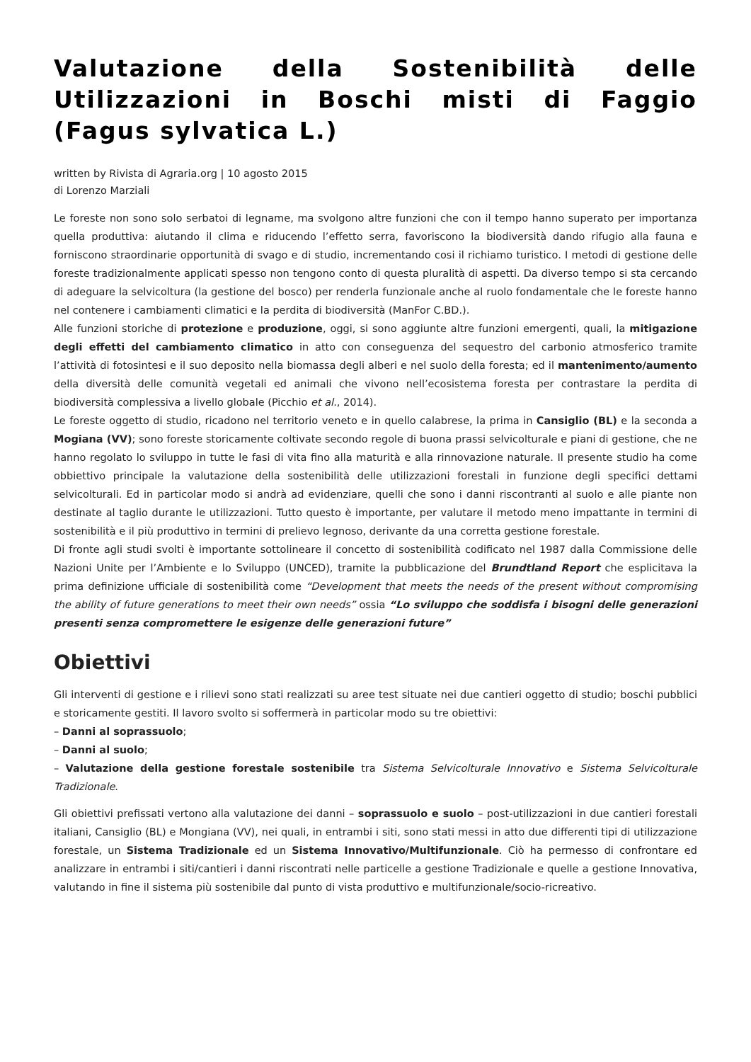Valutazione della Sostenibilità delle Utilizzazioni in Boschi misti di Faggio (Fagus sylvatica L.)
written by Rivista di Agraria.org | 10 agosto 2015
di Lorenzo Marziali
Le foreste non sono solo serbatoi di legname, ma svolgono altre funzioni che con il tempo hanno superato per importanza quella produttiva: aiutando il clima e riducendo l’effetto serra, favoriscono la biodiversità dando rifugio alla fauna e forniscono straordinarie opportunità di svago e di studio, incrementando cosi il richiamo turistico. I metodi di gestione delle foreste tradizionalmente applicati spesso non tengono conto di questa pluralità di aspetti. Da diverso tempo si sta cercando di adeguare la selvicoltura (la gestione del bosco) per renderla funzionale anche al ruolo fondamentale che le foreste hanno nel contenere i cambiamenti climatici e la perdita di biodiversità (ManFor C.BD.).
Alle funzioni storiche di protezione e produzione, oggi, si sono aggiunte altre funzioni emergenti, quali, la mitigazione degli effetti del cambiamento climatico in atto con conseguenza del sequestro del carbonio atmosferico tramite l’attività di fotosintesi e il suo deposito nella biomassa degli alberi e nel suolo della foresta; ed il mantenimento/aumento della diversità delle comunità vegetali ed animali che vivono nell’ecosistema foresta per contrastare la perdita di biodiversità complessiva a livello globale (Picchio et al., 2014).
Le foreste oggetto di studio, ricadono nel territorio veneto e in quello calabrese, la prima in Cansiglio (BL) e la seconda a Mogiana (VV); sono foreste storicamente coltivate secondo regole di buona prassi selvicolturale e piani di gestione, che ne hanno regolato lo sviluppo in tutte le fasi di vita fino alla maturità e alla rinnovazione naturale. Il presente studio ha come obbiettivo principale la valutazione della sostenibilità delle utilizzazioni forestali in funzione degli specifici dettami selvicolturali. Ed in particolar modo si andrà ad evidenziare, quelli che sono i danni riscontranti al suolo e alle piante non destinate al taglio durante le utilizzazioni. Tutto questo è importante, per valutare il metodo meno impattante in termini di sostenibilità e il più produttivo in termini di prelievo legnoso, derivante da una corretta gestione forestale.
Di fronte agli studi svolti è importante sottolineare il concetto di sostenibilità codificato nel 1987 dalla Commissione delle Nazioni Unite per l’Ambiente e lo Sviluppo (UNCED), tramite la pubblicazione del Brundtland Report che esplicitava la prima definizione ufficiale di sostenibilità come “Development that meets the needs of the present without compromising the ability of future generations to meet their own needs” ossia “Lo sviluppo che soddisfa i bisogni delle generazioni presenti senza compromettere le esigenze delle generazioni future”
Obiettivi
Gli interventi di gestione e i rilievi sono stati realizzati su aree test situate nei due cantieri oggetto di studio; boschi pubblici e storicamente gestiti. Il lavoro svolto si soffermerà in particolar modo su tre obiettivi:
– Danni al soprassuolo;
– Danni al suolo;
– Valutazione della gestione forestale sostenibile tra Sistema Selvicolturale Innovativo e Sistema Selvicolturale Tradizionale.
Gli obiettivi prefissati vertono alla valutazione dei danni – soprassuolo e suolo – post-utilizzazioni in due cantieri forestali italiani, Cansiglio (BL) e Mongiana (VV), nei quali, in entrambi i siti, sono stati messi in atto due differenti tipi di utilizzazione forestale, un Sistema Tradizionale ed un Sistema Innovativo/Multifunzionale. Ciò ha permesso di confrontare ed analizzare in entrambi i siti/cantieri i danni riscontrati nelle particelle a gestione Tradizionale e quelle a gestione Innovativa, valutando in fine il sistema più sostenibile dal punto di vista produttivo e multifunzionale/socio-ricreativo.